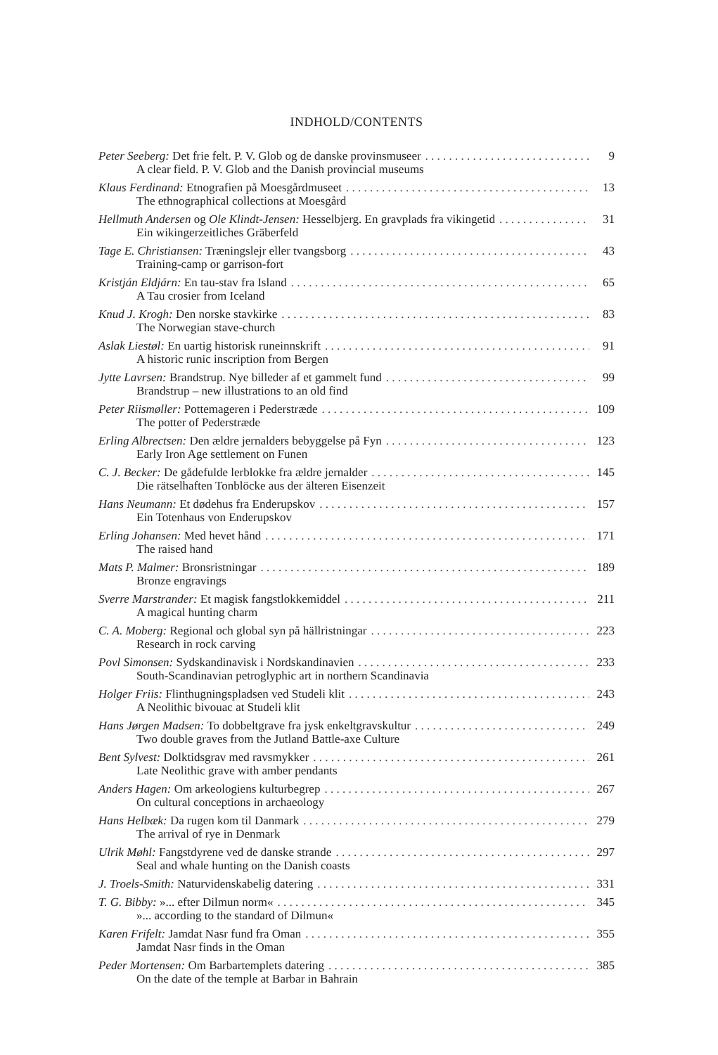INDHOLD/CONTENTS
Peter Seeberg: Det frie felt. P. V. Glob og de danske provinsmuseer 9
A clear field. P. V. Glob and the Danish provincial museums
Klaus Ferdinand: Etnografien på Moesgårdmuseet 13
The ethnographical collections at Moesgård
Hellmuth Andersen og Ole Klindt-Jensen: Hesselbjerg. En gravplads fra vikingetid 31
Ein wikingerzeitliches Gräberfeld
Tage E. Christiansen: Træningslejr eller tvangsborg 43
Training-camp or garrison-fort
Kristján Eldjárn: En tau-stav fra Island 65
A Tau crosier from Iceland
Knud J. Krogh: Den norske stavkirke 83
The Norwegian stave-church
Aslak Liestøl: En uartig historisk runeinnskrift 91
A historic runic inscription from Bergen
Jytte Lavrsen: Brandstrup. Nye billeder af et gammelt fund 99
Brandstrup – new illustrations to an old find
Peter Riismøller: Pottemageren i Pederstræde 109
The potter of Pederstræde
Erling Albrectsen: Den ældre jernalders bebyggelse på Fyn 123
Early Iron Age settlement on Funen
C. J. Becker: De gådefulde lerblokke fra ældre jernalder 145
Die rätselhaften Tonblöcke aus der älteren Eisenzeit
Hans Neumann: Et dødehus fra Enderupskov 157
Ein Totenhaus von Enderupskov
Erling Johansen: Med hevet hånd 171
The raised hand
Mats P. Malmer: Bronsristningar 189
Bronze engravings
Sverre Marstrander: Et magisk fangstlokkemiddel 211
A magical hunting charm
C. A. Moberg: Regional och global syn på hällristningar 223
Research in rock carving
Povl Simonsen: Sydskandinavisk i Nordskandinavien 233
South-Scandinavian petroglyphic art in northern Scandinavia
Holger Friis: Flinthugningspladsen ved Studeli klit 243
A Neolithic bivouac at Studeli klit
Hans Jørgen Madsen: To dobbeltgrave fra jysk enkeltgravskultur 249
Two double graves from the Jutland Battle-axe Culture
Bent Sylvest: Dolktidsgrav med ravsmykker 261
Late Neolithic grave with amber pendants
Anders Hagen: Om arkeologiens kulturbegrep 267
On cultural conceptions in archaeology
Hans Helbæk: Da rugen kom til Danmark 279
The arrival of rye in Denmark
Ulrik Møhl: Fangstdyrene ved de danske strande 297
Seal and whale hunting on the Danish coasts
J. Troels-Smith: Naturvidenskabelig datering 331
T. G. Bibby: »... efter Dilmun norm« 345
»... according to the standard of Dilmun«
Karen Frifelt: Jamdat Nasr fund fra Oman 355
Jamdat Nasr finds in the Oman
Peder Mortensen: Om Barbartemplets datering 385
On the date of the temple at Barbar in Bahrain